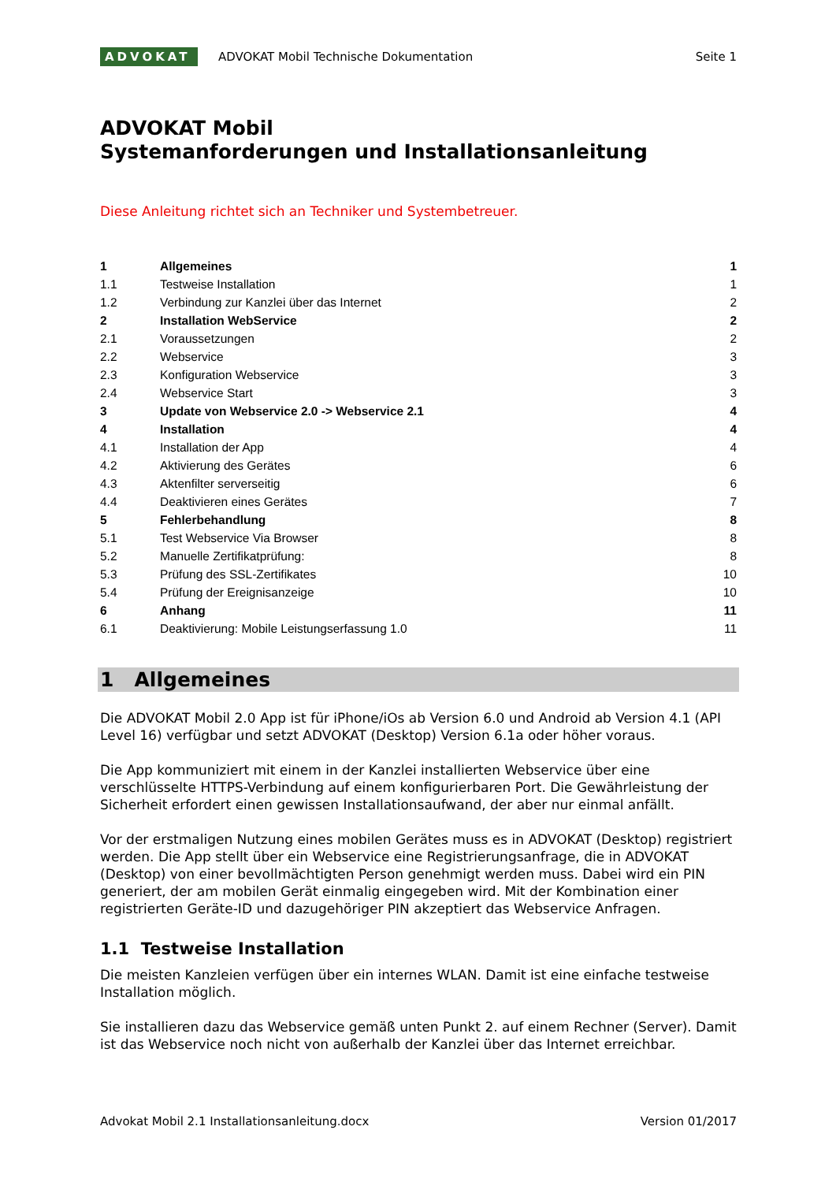ADVOKAT
ADVOKAT Mobil Technische Dokumentation
Seite 1
ADVOKAT Mobil
Systemanforderungen und Installationsanleitung
Diese Anleitung richtet sich an Techniker und Systembetreuer.
| 1 | Allgemeines | 1 |
| 1.1 | Testweise Installation | 1 |
| 1.2 | Verbindung zur Kanzlei über das Internet | 2 |
| 2 | Installation WebService | 2 |
| 2.1 | Voraussetzungen | 2 |
| 2.2 | Webservice | 3 |
| 2.3 | Konfiguration Webservice | 3 |
| 2.4 | Webservice Start | 3 |
| 3 | Update von Webservice 2.0 -> Webservice 2.1 | 4 |
| 4 | Installation | 4 |
| 4.1 | Installation der App | 4 |
| 4.2 | Aktivierung des Gerätes | 6 |
| 4.3 | Aktenfilter serverseitig | 6 |
| 4.4 | Deaktivieren eines Gerätes | 7 |
| 5 | Fehlerbehandlung | 8 |
| 5.1 | Test Webservice Via Browser | 8 |
| 5.2 | Manuelle Zertifikatprüfung: | 8 |
| 5.3 | Prüfung des SSL-Zertifikates | 10 |
| 5.4 | Prüfung der Ereignisanzeige | 10 |
| 6 | Anhang | 11 |
| 6.1 | Deaktivierung: Mobile Leistungserfassung 1.0 | 11 |
1 Allgemeines
Die ADVOKAT Mobil 2.0 App ist für iPhone/iOs ab Version 6.0 und Android ab Version 4.1 (API Level 16) verfügbar und setzt ADVOKAT (Desktop) Version 6.1a oder höher voraus.
Die App kommuniziert mit einem in der Kanzlei installierten Webservice über eine verschlüsselte HTTPS-Verbindung auf einem konfigurierbaren Port. Die Gewährleistung der Sicherheit erfordert einen gewissen Installationsaufwand, der aber nur einmal anfällt.
Vor der erstmaligen Nutzung eines mobilen Gerätes muss es in ADVOKAT (Desktop) registriert werden. Die App stellt über ein Webservice eine Registrierungsanfrage, die in ADVOKAT (Desktop) von einer bevollmächtigten Person genehmigt werden muss. Dabei wird ein PIN generiert, der am mobilen Gerät einmalig eingegeben wird. Mit der Kombination einer registrierten Geräte-ID und dazugehöriger PIN akzeptiert das Webservice Anfragen.
1.1 Testweise Installation
Die meisten Kanzleien verfügen über ein internes WLAN. Damit ist eine einfache testweise Installation möglich.
Sie installieren dazu das Webservice gemäß unten Punkt 2. auf einem Rechner (Server). Damit ist das Webservice noch nicht von außerhalb der Kanzlei über das Internet erreichbar.
Advokat Mobil 2.1 Installationsanleitung.docx Version 01/2017